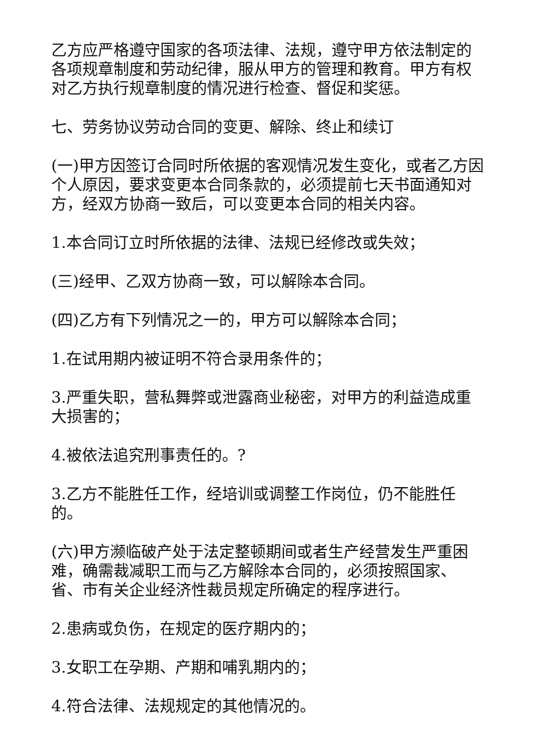乙方应严格遵守国家的各项法律、法规，遵守甲方依法制定的各项规章制度和劳动纪律，服从甲方的管理和教育。甲方有权对乙方执行规章制度的情况进行检查、督促和奖惩。
七、劳务协议劳动合同的变更、解除、终止和续订
(一)甲方因签订合同时所依据的客观情况发生变化，或者乙方因个人原因，要求变更本合同条款的，必须提前七天书面通知对方，经双方协商一致后，可以变更本合同的相关内容。
1.本合同订立时所依据的法律、法规已经修改或失效；
(三)经甲、乙双方协商一致，可以解除本合同。
(四)乙方有下列情况之一的，甲方可以解除本合同；
1.在试用期内被证明不符合录用条件的；
3.严重失职，营私舞弊或泄露商业秘密，对甲方的利益造成重大损害的；
4.被依法追究刑事责任的。?
3.乙方不能胜任工作，经培训或调整工作岗位，仍不能胜任的。
(六)甲方濒临破产处于法定整顿期间或者生产经营发生严重困难，确需裁减职工而与乙方解除本合同的，必须按照国家、省、市有关企业经济性裁员规定所确定的程序进行。
2.患病或负伤，在规定的医疗期内的；
3.女职工在孕期、产期和哺乳期内的；
4.符合法律、法规规定的其他情况的。